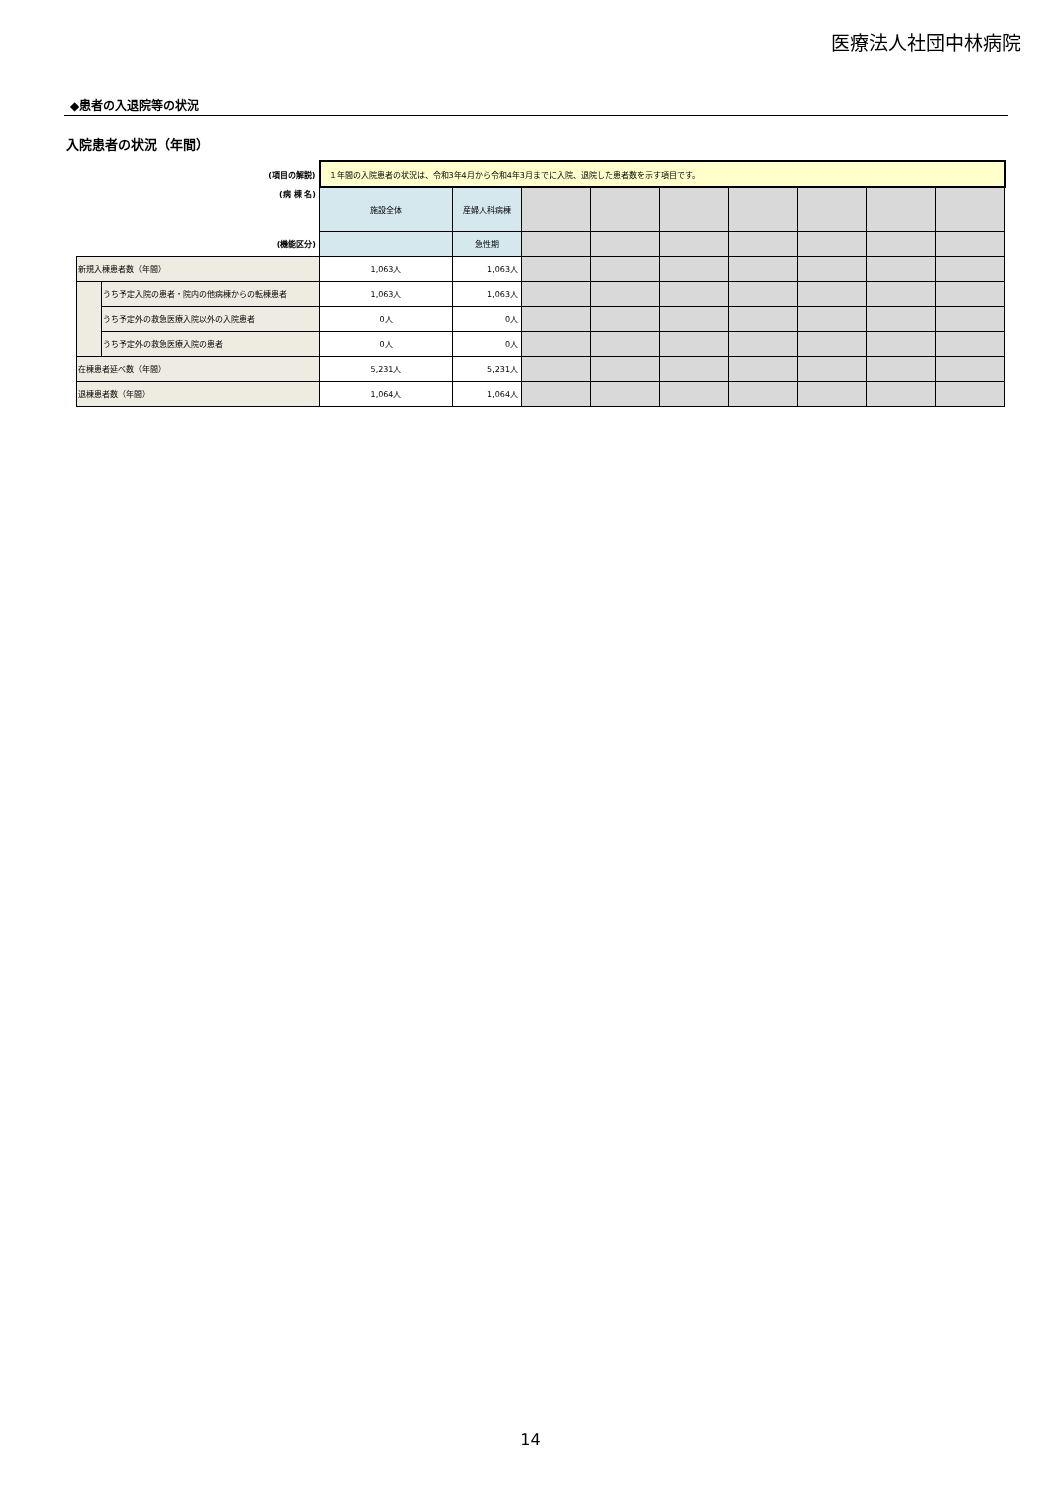医療法人社団中林病院
◆患者の入退院等の状況
入院患者の状況（年間）
| (項目の解説) | | １年間の入院患者の状況は、令和3年4月から令和4年3月までに入院、退院した患者数を示す項目です。 | | | | | | | | |
| (病 棟 名) | | 施設全体 | 産婦人科病棟 | | | | | | | |
| (機能区分) | | | 急性期 | | | | | | | |
| 新規入棟患者数（年間） | | 1,063人 | 1,063人 | | | | | | | |
| | うち予定入院の患者・院内の他病棟からの転棟患者 | 1,063人 | 1,063人 | | | | | | | |
| | うち予定外の救急医療入院以外の入院患者 | 0人 | 0人 | | | | | | | |
| | うち予定外の救急医療入院の患者 | 0人 | 0人 | | | | | | | |
| 在棟患者延べ数（年間） | | 5,231人 | 5,231人 | | | | | | | |
| 退棟患者数（年間） | | 1,064人 | 1,064人 | | | | | | | |
14